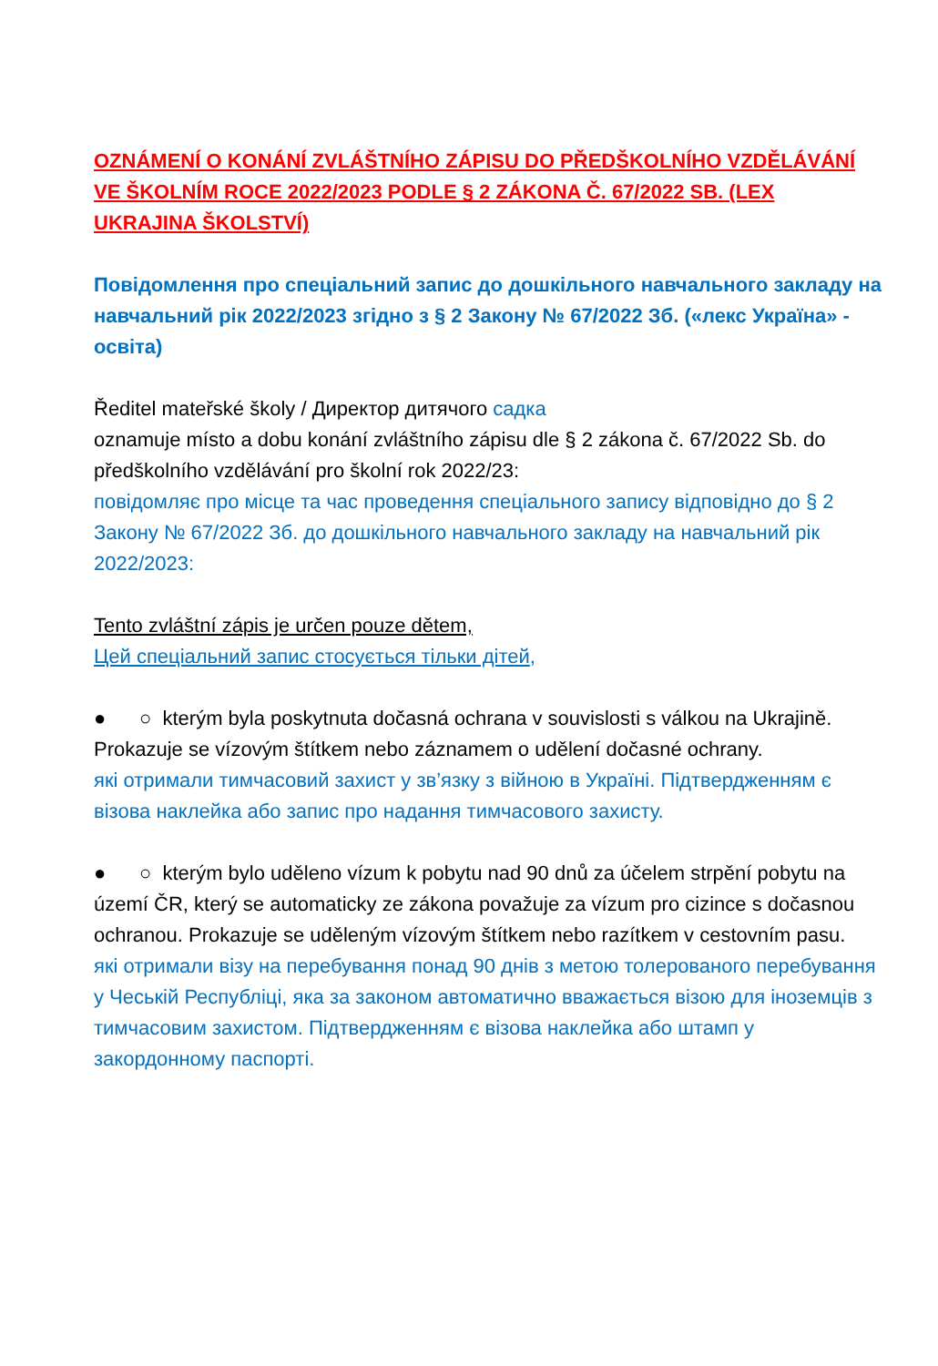OZNÁMENÍ O KONÁNÍ ZVLÁŠTNÍHO ZÁPISU DO PŘEDŠKOLNÍHO VZDĚLÁVÁNÍ VE ŠKOLNÍM ROCE 2022/2023 PODLE § 2 ZÁKONA Č. 67/2022 SB. (LEX UKRAJINA ŠKOLSTVÍ)
Повідомлення про спеціальний запис до дошкільного навчального закладу на навчальний рік 2022/2023 згідно з § 2 Закону № 67/2022 Зб. («лекс Україна» - освіта)
Ředitel mateřské školy / Директор дитячого садка
oznamuje místo a dobu konání zvláštního zápisu dle § 2 zákona č. 67/2022 Sb. do předškolního vzdělávání pro školní rok 2022/23:
повідомляє про місце та час проведення спеціального запису відповідно до § 2 Закону № 67/2022 Зб. до дошкільного навчального закладу на навчальний рік 2022/2023:
Tento zvláštní zápis je určen pouze dětem,
Цей спеціальний запис стосується тільки дітей,
● ○ kterým byla poskytnuta dočasná ochrana v souvislosti s válkou na Ukrajině. Prokazuje se vízovým štítkem nebo záznamem o udělení dočasné ochrany.
які отримали тимчасовий захист у зв’язку з війною в Україні. Підтвердженням є візова наклейка або запис про надання тимчасового захисту.
● ○ kterým bylo uděleno vízum k pobytu nad 90 dnů za účelem strpění pobytu na území ČR, který se automaticky ze zákona považuje za vízum pro cizince s dočasnou ochranou. Prokazuje se uděleným vízovým štítkem nebo razítkem v cestovním pasu.
які отримали візу на перебування понад 90 днів з метою толерованого перебування у Чеській Республіці, яка за законом автоматично вважається візою для іноземців з тимчасовим захистом. Підтвердженням є візова наклейка або штамп у закордонному паспорті.